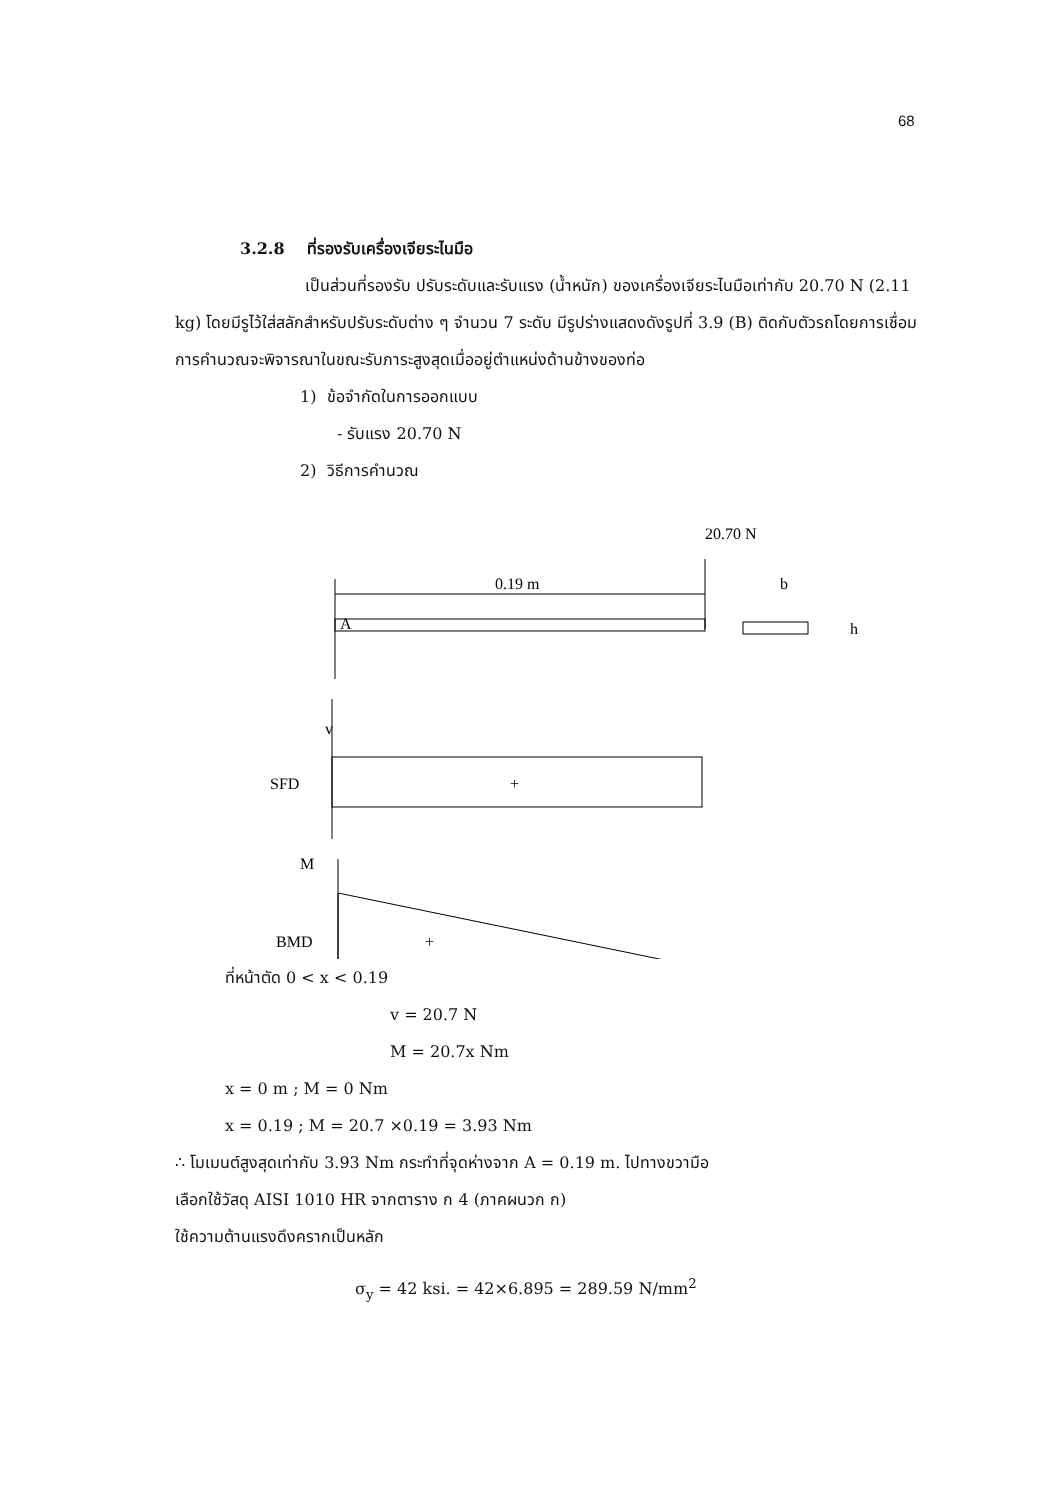68
3.2.8 ที่รองรับเครื่องเจียระไนมือ
เป็นส่วนที่รองรับ ปรับระดับและรับแรง (น้ำหนัก) ของเครื่องเจียระไนมือเท่ากับ 20.70 N (2.11 kg) โดยมีรูไว้ใส่สลักสำหรับปรับระดับต่าง ๆ จำนวน 7 ระดับ มีรูปร่างแสดงดังรูปที่ 3.9 (B) ติดกับตัวรถโดยการเชื่อม การคำนวณจะพิจารณาในขณะรับภาระสูงสุดเมื่ออยู่ตำแหน่งด้านข้างของท่อ
1) ข้อจำกัดในการออกแบบ
- รับแรง 20.70 N
2) วิธีการคำนวณ
20.70 N
0.19 m
A
b
h
v
SFD
+
M
BMD
+
ที่หน้าตัด 0 < x < 0.19
v = 20.7 N
M = 20.7x Nm
x = 0 m ; M = 0 Nm
x = 0.19 ; M = 20.7 ×0.19 = 3.93 Nm
∴ โมเมนต์สูงสุดเท่ากับ 3.93 Nm กระทำที่จุดห่างจาก A = 0.19 m. ไปทางขวามือ
เลือกใช้วัสดุ AISI 1010 HR จากตาราง ก 4 (ภาคผนวก ก)
ใช้ความต้านแรงดึงครากเป็นหลัก
σ<sub>y</sub> = 42 ksi. = 42×6.895 = 289.59 N/mm<sup>2</sup>